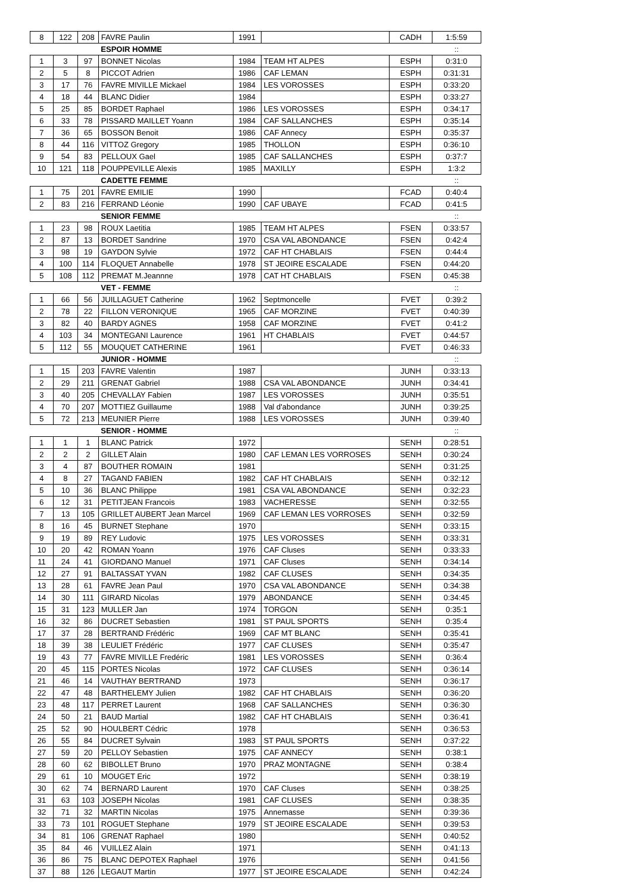| 8 | 122 | 208 | FAVRE Paulin | 1991 | | CADH | 1:5:59 |
| | | | ESPOIR HOMME | | | | :: |
| 1 | 3 | 97 | BONNET Nicolas | 1984 | TEAM HT ALPES | ESPH | 0:31:0 |
| 2 | 5 | 8 | PICCOT Adrien | 1986 | CAF LEMAN | ESPH | 0:31:31 |
| 3 | 17 | 76 | FAVRE MIVILLE Mickael | 1984 | LES VOROSSES | ESPH | 0:33:20 |
| 4 | 18 | 44 | BLANC Didier | 1984 | | ESPH | 0:33:27 |
| 5 | 25 | 85 | BORDET Raphael | 1986 | LES VOROSSES | ESPH | 0:34:17 |
| 6 | 33 | 78 | PISSARD MAILLET Yoann | 1984 | CAF SALLANCHES | ESPH | 0:35:14 |
| 7 | 36 | 65 | BOSSON Benoit | 1986 | CAF Annecy | ESPH | 0:35:37 |
| 8 | 44 | 116 | VITTOZ Gregory | 1985 | THOLLON | ESPH | 0:36:10 |
| 9 | 54 | 83 | PELLOUX Gael | 1985 | CAF SALLANCHES | ESPH | 0:37:7 |
| 10 | 121 | 118 | POUPPEVILLE Alexis | 1985 | MAXILLY | ESPH | 1:3:2 |
| | | | CADETTE FEMME | | | | :: |
| 1 | 75 | 201 | FAVRE EMILIE | 1990 | | FCAD | 0:40:4 |
| 2 | 83 | 216 | FERRAND Léonie | 1990 | CAF UBAYE | FCAD | 0:41:5 |
| | | | SENIOR FEMME | | | | :: |
| 1 | 23 | 98 | ROUX Laetitia | 1985 | TEAM HT ALPES | FSEN | 0:33:57 |
| 2 | 87 | 13 | BORDET Sandrine | 1970 | CSA VAL ABONDANCE | FSEN | 0:42:4 |
| 3 | 98 | 19 | GAYDON Sylvie | 1972 | CAF HT CHABLAIS | FSEN | 0:44:4 |
| 4 | 100 | 114 | FLOQUET Annabelle | 1978 | ST JEOIRE ESCALADE | FSEN | 0:44:20 |
| 5 | 108 | 112 | PREMAT M.Jeannne | 1978 | CAT HT CHABLAIS | FSEN | 0:45:38 |
| | | | VET - FEMME | | | | :: |
| 1 | 66 | 56 | JUILLAGUET Catherine | 1962 | Septmoncelle | FVET | 0:39:2 |
| 2 | 78 | 22 | FILLON VERONIQUE | 1965 | CAF MORZINE | FVET | 0:40:39 |
| 3 | 82 | 40 | BARDY AGNES | 1958 | CAF MORZINE | FVET | 0:41:2 |
| 4 | 103 | 34 | MONTEGANI Laurence | 1961 | HT CHABLAIS | FVET | 0:44:57 |
| 5 | 112 | 55 | MOUQUET CATHERINE | 1961 | | FVET | 0:46:33 |
| | | | JUNIOR - HOMME | | | | :: |
| 1 | 15 | 203 | FAVRE Valentin | 1987 | | JUNH | 0:33:13 |
| 2 | 29 | 211 | GRENAT Gabriel | 1988 | CSA VAL ABONDANCE | JUNH | 0:34:41 |
| 3 | 40 | 205 | CHEVALLAY Fabien | 1987 | LES VOROSSES | JUNH | 0:35:51 |
| 4 | 70 | 207 | MOTTIEZ Guillaume | 1988 | Val d'abondance | JUNH | 0:39:25 |
| 5 | 72 | 213 | MEUNIER Pierre | 1988 | LES VOROSSES | JUNH | 0:39:40 |
| | | | SENIOR - HOMME | | | | :: |
| 1 | 1 | 1 | BLANC Patrick | 1972 | | SENH | 0:28:51 |
| 2 | 2 | 2 | GILLET Alain | 1980 | CAF LEMAN LES VORROSES | SENH | 0:30:24 |
| 3 | 4 | 87 | BOUTHER ROMAIN | 1981 | | SENH | 0:31:25 |
| 4 | 8 | 27 | TAGAND FABIEN | 1982 | CAF HT CHABLAIS | SENH | 0:32:12 |
| 5 | 10 | 36 | BLANC Philippe | 1981 | CSA VAL ABONDANCE | SENH | 0:32:23 |
| 6 | 12 | 31 | PETITJEAN Francois | 1983 | VACHERESSE | SENH | 0:32:55 |
| 7 | 13 | 105 | GRILLET AUBERT Jean Marcel | 1969 | CAF LEMAN LES VORROSES | SENH | 0:32:59 |
| 8 | 16 | 45 | BURNET Stephane | 1970 | | SENH | 0:33:15 |
| 9 | 19 | 89 | REY Ludovic | 1975 | LES VOROSSES | SENH | 0:33:31 |
| 10 | 20 | 42 | ROMAN Yoann | 1976 | CAF Cluses | SENH | 0:33:33 |
| 11 | 24 | 41 | GIORDANO Manuel | 1971 | CAF Cluses | SENH | 0:34:14 |
| 12 | 27 | 91 | BALTASSAT YVAN | 1982 | CAF CLUSES | SENH | 0:34:35 |
| 13 | 28 | 61 | FAVRE Jean Paul | 1970 | CSA VAL ABONDANCE | SENH | 0:34:38 |
| 14 | 30 | 111 | GIRARD Nicolas | 1979 | ABONDANCE | SENH | 0:34:45 |
| 15 | 31 | 123 | MULLER Jan | 1974 | TORGON | SENH | 0:35:1 |
| 16 | 32 | 86 | DUCRET Sebastien | 1981 | ST PAUL SPORTS | SENH | 0:35:4 |
| 17 | 37 | 28 | BERTRAND Frédéric | 1969 | CAF MT BLANC | SENH | 0:35:41 |
| 18 | 39 | 38 | LEULIET Frédéric | 1977 | CAF CLUSES | SENH | 0:35:47 |
| 19 | 43 | 77 | FAVRE MIVILLE Fredéric | 1981 | LES VOROSSES | SENH | 0:36:4 |
| 20 | 45 | 115 | PORTES Nicolas | 1972 | CAF CLUSES | SENH | 0:36:14 |
| 21 | 46 | 14 | VAUTHAY BERTRAND | 1973 | | SENH | 0:36:17 |
| 22 | 47 | 48 | BARTHELEMY Julien | 1982 | CAF HT CHABLAIS | SENH | 0:36:20 |
| 23 | 48 | 117 | PERRET Laurent | 1968 | CAF SALLANCHES | SENH | 0:36:30 |
| 24 | 50 | 21 | BAUD Martial | 1982 | CAF HT CHABLAIS | SENH | 0:36:41 |
| 25 | 52 | 90 | HOULBERT Cédric | 1978 | | SENH | 0:36:53 |
| 26 | 55 | 84 | DUCRET Sylvain | 1983 | ST PAUL SPORTS | SENH | 0:37:22 |
| 27 | 59 | 20 | PELLOY Sebastien | 1975 | CAF ANNECY | SENH | 0:38:1 |
| 28 | 60 | 62 | BIBOLLET Bruno | 1970 | PRAZ MONTAGNE | SENH | 0:38:4 |
| 29 | 61 | 10 | MOUGET Eric | 1972 | | SENH | 0:38:19 |
| 30 | 62 | 74 | BERNARD Laurent | 1970 | CAF Cluses | SENH | 0:38:25 |
| 31 | 63 | 103 | JOSEPH Nicolas | 1981 | CAF CLUSES | SENH | 0:38:35 |
| 32 | 71 | 32 | MARTIN Nicolas | 1975 | Annemasse | SENH | 0:39:36 |
| 33 | 73 | 101 | ROGUET Stephane | 1979 | ST JEOIRE ESCALADE | SENH | 0:39:53 |
| 34 | 81 | 106 | GRENAT Raphael | 1980 | | SENH | 0:40:52 |
| 35 | 84 | 46 | VUILLEZ Alain | 1971 | | SENH | 0:41:13 |
| 36 | 86 | 75 | BLANC DEPOTEX Raphael | 1976 | | SENH | 0:41:56 |
| 37 | 88 | 126 | LEGAUT Martin | 1977 | ST JEOIRE ESCALADE | SENH | 0:42:24 |